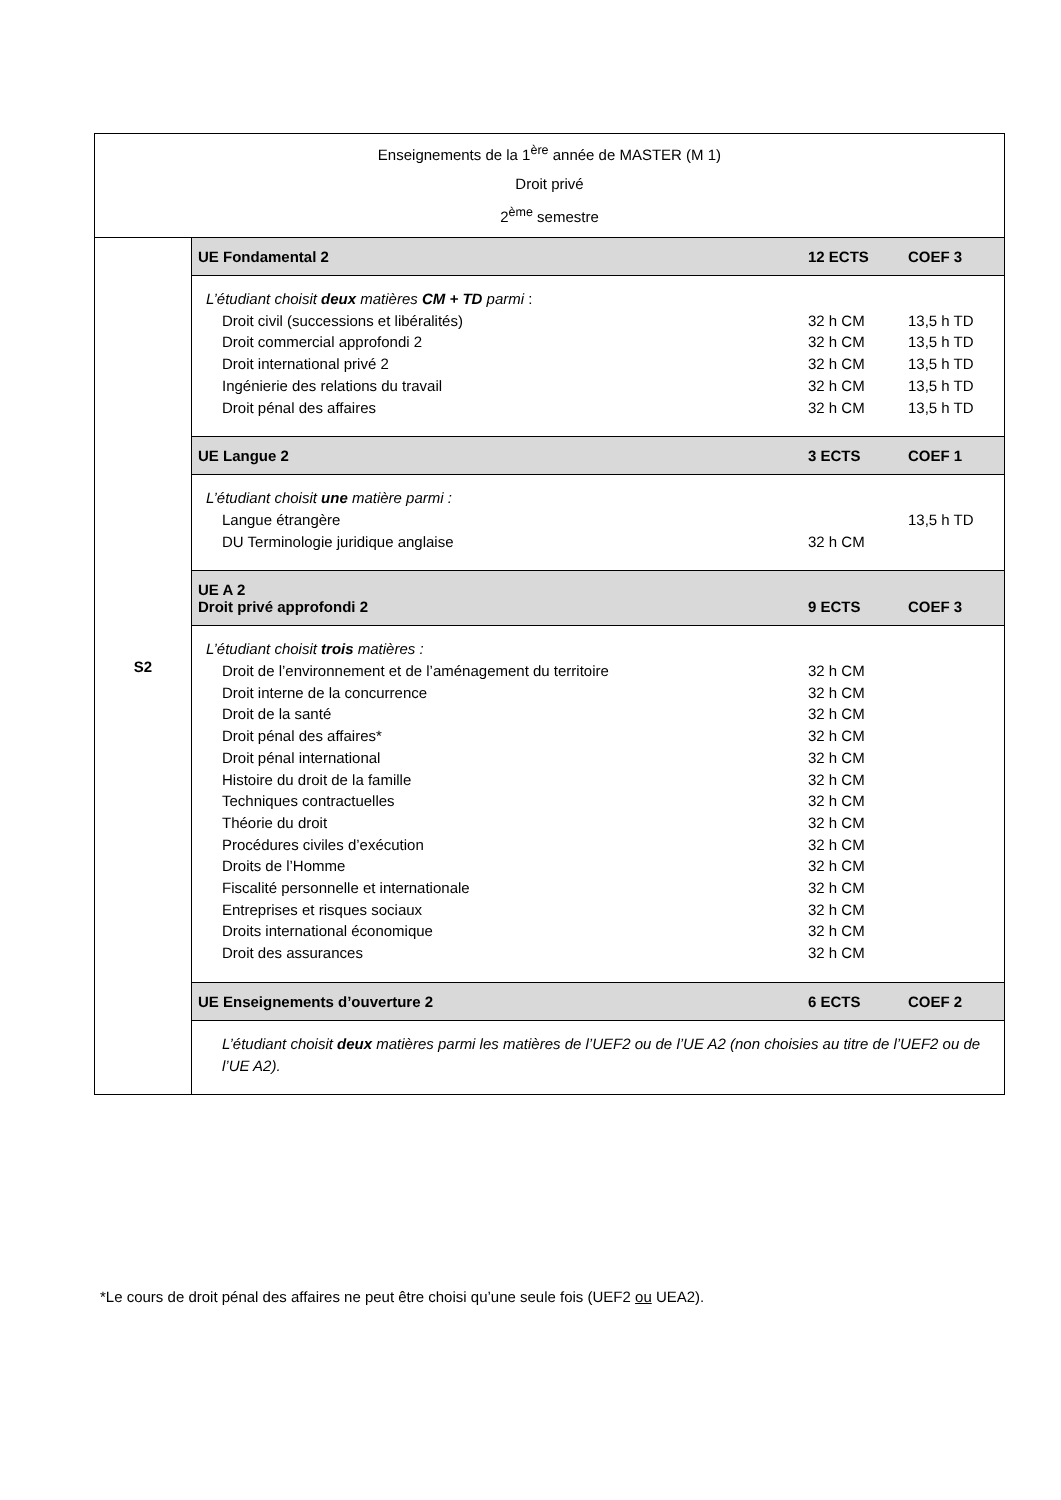| Enseignements de la 1<sup>ère</sup> année de MASTER (M 1) Droit privé 2<sup>ème</sup> semestre | |
| S2 | UE Fondamental 2 12 ECTS COEF 3 |
| | L’étudiant choisit deux matières CM + TD parmi : Droit civil (successions et libéralités) 32 h CM 13,5 h TD Droit commercial approfondi 2 32 h CM 13,5 h TD Droit international privé 2 32 h CM 13,5 h TD Ingénierie des relations du travail 32 h CM 13,5 h TD Droit pénal des affaires 32 h CM 13,5 h TD |
| | UE Langue 2 3 ECTS COEF 1 |
| | L’étudiant choisit une matière parmi : Langue étrangère 13,5 h TD DU Terminologie juridique anglaise 32 h CM |
| | UE A 2 Droit privé approfondi 2 9 ECTS COEF 3 |
| | L’étudiant choisit trois matières : Droit de l’environnement et de l’aménagement du territoire 32 h CM Droit interne de la concurrence 32 h CM Droit de la santé 32 h CM Droit pénal des affaires* 32 h CM Droit pénal international 32 h CM Histoire du droit de la famille 32 h CM Techniques contractuelles 32 h CM Théorie du droit 32 h CM Procédures civiles d’exécution 32 h CM Droits de l’Homme 32 h CM Fiscalité personnelle et internationale 32 h CM Entreprises et risques sociaux 32 h CM Droits international économique 32 h CM Droit des assurances 32 h CM |
| | UE Enseignements d’ouverture 2 6 ECTS COEF 2 |
| | L’étudiant choisit deux matières parmi les matières de l’UEF2 ou de l’UE A2 (non choisies au titre de l’UEF2 ou de l’UE A2). |
*Le cours de droit pénal des affaires ne peut être choisi qu’une seule fois (UEF2 ou UEA2).